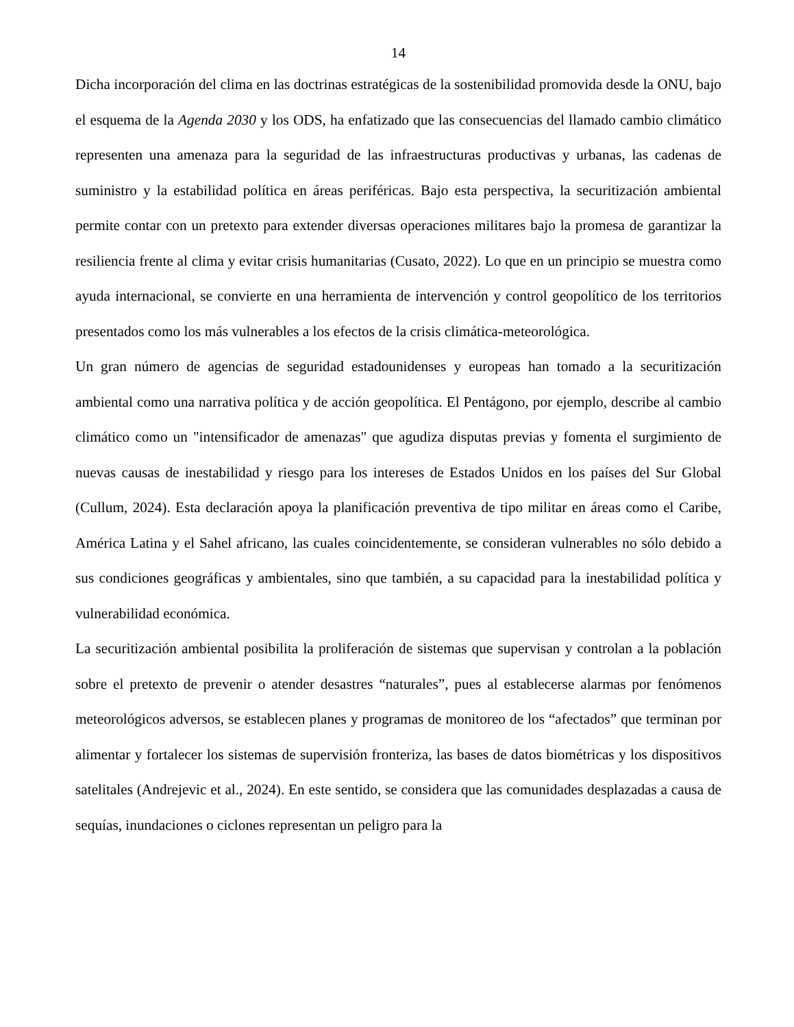14
Dicha incorporación del clima en las doctrinas estratégicas de la sostenibilidad promovida desde la ONU, bajo el esquema de la Agenda 2030 y los ODS, ha enfatizado que las consecuencias del llamado cambio climático representen una amenaza para la seguridad de las infraestructuras productivas y urbanas, las cadenas de suministro y la estabilidad política en áreas periféricas. Bajo esta perspectiva, la securitización ambiental permite contar con un pretexto para extender diversas operaciones militares bajo la promesa de garantizar la resiliencia frente al clima y evitar crisis humanitarias (Cusato, 2022). Lo que en un principio se muestra como ayuda internacional, se convierte en una herramienta de intervención y control geopolítico de los territorios presentados como los más vulnerables a los efectos de la crisis climática-meteorológica.
Un gran número de agencias de seguridad estadounidenses y europeas han tomado a la securitización ambiental como una narrativa política y de acción geopolítica. El Pentágono, por ejemplo, describe al cambio climático como un "intensificador de amenazas" que agudiza disputas previas y fomenta el surgimiento de nuevas causas de inestabilidad y riesgo para los intereses de Estados Unidos en los países del Sur Global (Cullum, 2024). Esta declaración apoya la planificación preventiva de tipo militar en áreas como el Caribe, América Latina y el Sahel africano, las cuales coincidentemente, se consideran vulnerables no sólo debido a sus condiciones geográficas y ambientales, sino que también, a su capacidad para la inestabilidad política y vulnerabilidad económica.
La securitización ambiental posibilita la proliferación de sistemas que supervisan y controlan a la población sobre el pretexto de prevenir o atender desastres “naturales”, pues al establecerse alarmas por fenómenos meteorológicos adversos, se establecen planes y programas de monitoreo de los “afectados” que terminan por alimentar y fortalecer los sistemas de supervisión fronteriza, las bases de datos biométricas y los dispositivos satelitales (Andrejevic et al., 2024). En este sentido, se considera que las comunidades desplazadas a causa de sequías, inundaciones o ciclones representan un peligro para la